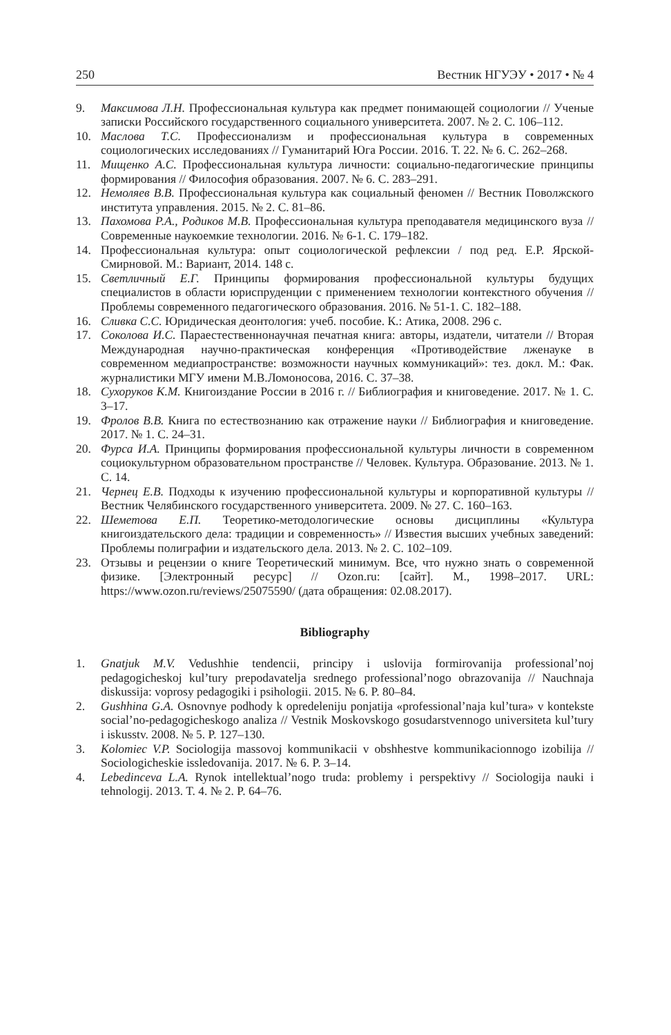250 Вестник НГУЭУ • 2017 • № 4
9. Максимова Л.Н. Профессиональная культура как предмет понимающей социологии // Ученые записки Российского государственного социального университета. 2007. № 2. С. 106–112.
10. Маслова Т.С. Профессионализм и профессиональная культура в современных социологических исследованиях // Гуманитарий Юга России. 2016. Т. 22. № 6. С. 262–268.
11. Мищенко А.С. Профессиональная культура личности: социально-педагогические принципы формирования // Философия образования. 2007. № 6. С. 283–291.
12. Немоляев В.В. Профессиональная культура как социальный феномен // Вестник Поволжского института управления. 2015. № 2. С. 81–86.
13. Пахомова Р.А., Родиков М.В. Профессиональная культура преподавателя медицинского вуза // Современные наукоемкие технологии. 2016. № 6-1. С. 179–182.
14. Профессиональная культура: опыт социологической рефлексии / под ред. Е.Р. Ярской-Смирновой. М.: Вариант, 2014. 148 с.
15. Светличный Е.Г. Принципы формирования профессиональной культуры будущих специалистов в области юриспруденции с применением технологии контекстного обучения // Проблемы современного педагогического образования. 2016. № 51-1. С. 182–188.
16. Сливка С.С. Юридическая деонтология: учеб. пособие. К.: Атика, 2008. 296 с.
17. Соколова И.С. Параестественнонаучная печатная книга: авторы, издатели, читатели // Вторая Международная научно-практическая конференция «Противодействие лженауке в современном медиапространстве: возможности научных коммуникаций»: тез. докл. М.: Фак. журналистики МГУ имени М.В.Ломоносова, 2016. С. 37–38.
18. Сухоруков К.М. Книгоиздание России в 2016 г. // Библиография и книговедение. 2017. № 1. С. 3–17.
19. Фролов В.В. Книга по естествознанию как отражение науки // Библиография и книговедение. 2017. № 1. С. 24–31.
20. Фурса И.А. Принципы формирования профессиональной культуры личности в современном социокультурном образовательном пространстве // Человек. Культура. Образование. 2013. № 1. С. 14.
21. Чернец Е.В. Подходы к изучению профессиональной культуры и корпоративной культуры // Вестник Челябинского государственного университета. 2009. № 27. С. 160–163.
22. Шеметова Е.П. Теоретико-методологические основы дисциплины «Культура книгоиздательского дела: традиции и современность» // Известия высших учебных заведений: Проблемы полиграфии и издательского дела. 2013. № 2. С. 102–109.
23. Отзывы и рецензии о книге Теоретический минимум. Все, что нужно знать о современной физике. [Электронный ресурс] // Ozon.ru: [сайт]. М., 1998–2017. URL: https://www.ozon.ru/reviews/25075590/ (дата обращения: 02.08.2017).
Bibliography
1. Gnatjuk M.V. Vedushhie tendencii, principy i uslovija formirovanija professional’noj pedagogicheskoj kul’tury prepodavatelja srednego professional’nogo obrazovanija // Nauchnaja diskussija: voprosy pedagogiki i psihologii. 2015. № 6. P. 80–84.
2. Gushhina G.A. Osnovnye podhody k opredeleniju ponjatija «professional’naja kul’tura» v kontekste social’no-pedagogicheskogo analiza // Vestnik Moskovskogo gosudarstvennogo universiteta kul’tury i iskusstv. 2008. № 5. P. 127–130.
3. Kolomiec V.P. Sociologija massovoj kommunikacii v obshhestve kommunikacionnogo izobilija // Sociologicheskie issledovanija. 2017. № 6. P. 3–14.
4. Lebedinceva L.A. Rynok intellektual’nogo truda: problemy i perspektivy // Sociologija nauki i tehnologij. 2013. T. 4. № 2. P. 64–76.